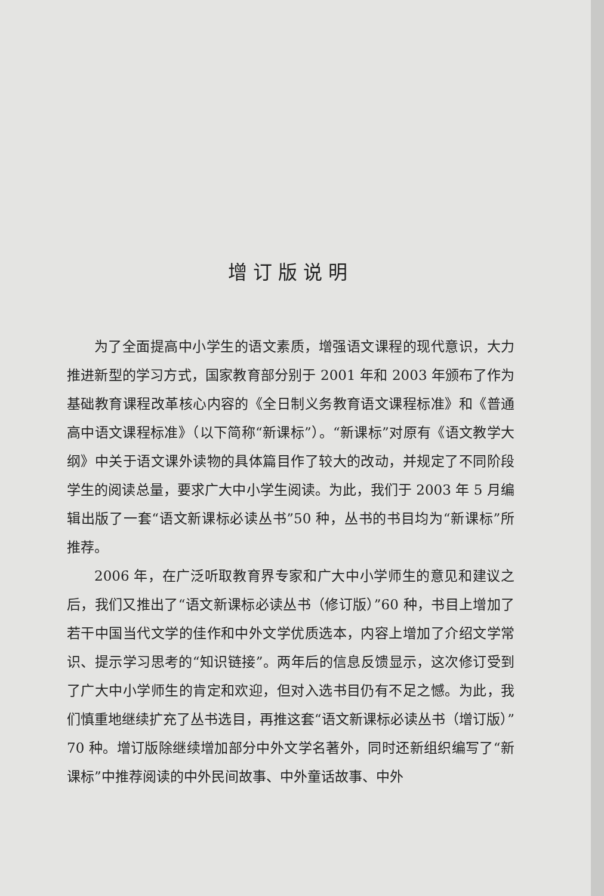增订版说明
为了全面提高中小学生的语文素质，增强语文课程的现代意识，大力推进新型的学习方式，国家教育部分别于 2001 年和 2003 年颁布了作为基础教育课程改革核心内容的《全日制义务教育语文课程标准》和《普通高中语文课程标准》（以下简称“新课标”）。“新课标”对原有《语文教学大纲》中关于语文课外读物的具体篇目作了较大的改动，并规定了不同阶段学生的阅读总量，要求广大中小学生阅读。为此，我们于 2003 年 5 月编辑出版了一套“语文新课标必读丛书”50 种，丛书的书目均为“新课标”所推荐。
2006 年，在广泛听取教育界专家和广大中小学师生的意见和建议之后，我们又推出了“语文新课标必读丛书（修订版）”60 种，书目上增加了若干中国当代文学的佳作和中外文学优质选本，内容上增加了介绍文学常识、提示学习思考的“知识链接”。两年后的信息反馈显示，这次修订受到了广大中小学师生的肯定和欢迎，但对入选书目仍有不足之憾。为此，我们慎重地继续扩充了丛书选目，再推这套“语文新课标必读丛书（增订版）”70 种。增订版除继续增加部分中外文学名著外，同时还新组织编写了“新课标”中推荐阅读的中外民间故事、中外童话故事、中外